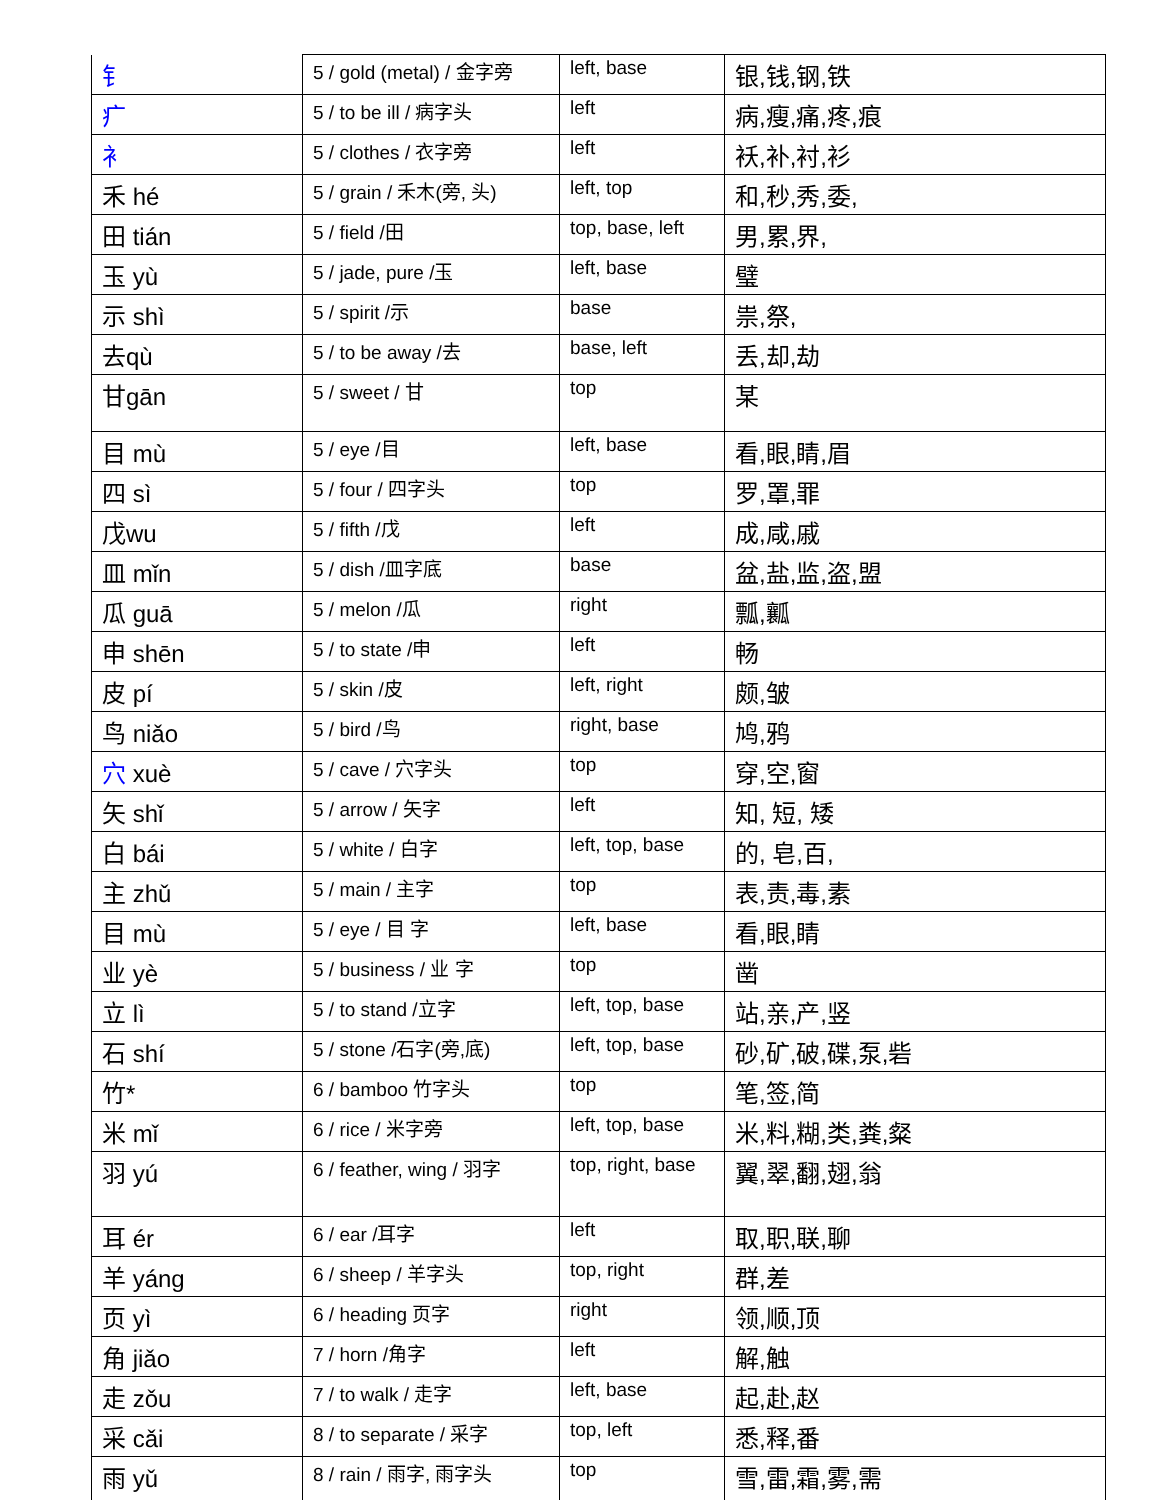| 钅 | 5 / gold (metal) / 金字旁 | left, base | 银,钱,钢,铁 |
| 疒 | 5 / to be ill / 病字头 | left | 病,瘦,痛,疼,痕 |
| 衤 | 5 / clothes / 衣字旁 | left | 袄,补,衬,衫 |
| 禾 hé | 5 / grain / 禾木(旁, 头) | left, top | 和,秒,秀,委, |
| 田 tián | 5 / field /田 | top, base, left | 男,累,界, |
| 玉 yù | 5 / jade, pure /玉 | left, base | 璧 |
| 示 shì | 5 / spirit /示 | base | 祟,祭, |
| 去qù | 5 / to be away /去 | base, left | 丢,却,劫 |
| 甘gān | 5 / sweet / 甘 | top | 某 |
| 目 mù | 5 / eye /目 | left, base | 看,眼,睛,眉 |
| 四 sì | 5 / four / 四字头 | top | 罗,罩,罪 |
| 戊wu | 5 / fifth /戊 | left | 成,咸,戚 |
| 皿 mǐn | 5 / dish /皿字底 | base | 盆,盐,监,盗,盟 |
| 瓜 guā | 5 / melon /瓜 | right | 瓢,瓤 |
| 申 shēn | 5 / to state /申 | left | 畅 |
| 皮 pí | 5 / skin /皮 | left, right | 颇,皱 |
| 鸟 niǎo | 5 / bird /鸟 | right, base | 鸠,鸦 |
| 穴 xuè | 5 / cave / 穴字头 | top | 穿,空,窗 |
| 矢 shǐ | 5 / arrow / 矢字 | left | 知, 短, 矮 |
| 白 bái | 5 / white / 白字 | left, top, base | 的, 皂,百, |
| 主 zhǔ | 5 / main / 主字 | top | 表,责,毒,素 |
| 目 mù | 5 / eye / 目 字 | left, base | 看,眼,睛 |
| 业 yè | 5 / business / 业 字 | top | 凿 |
| 立 lì | 5 / to stand /立字 | left, top, base | 站,亲,产,竖 |
| 石 shí | 5 / stone /石字(旁,底) | left, top, base | 砂,矿,破,碟,泵,砦 |
| 竹* | 6 / bamboo 竹字头 | top | 笔,签,简 |
| 米 mǐ | 6 / rice / 米字旁 | left, top, base | 米,料,糊,类,粪,粲 |
| 羽 yú | 6 / feather, wing / 羽字 | top, right, base | 翼,翠,翻,翅,翁 |
| 耳 ér | 6 / ear /耳字 | left | 取,职,联,聊 |
| 羊 yáng | 6 / sheep / 羊字头 | top, right | 群,差 |
| 页 yì | 6 / heading 页字 | right | 领,顺,顶 |
| 角 jiǎo | 7 / horn /角字 | left | 解,触 |
| 走 zǒu | 7 / to walk / 走字 | left, base | 起,赴,赵 |
| 采 cǎi | 8 / to separate / 采字 | top, left | 悉,释,番 |
| 雨 yǔ | 8 / rain / 雨字, 雨字头 | top | 雪,雷,霜,雾,需 |